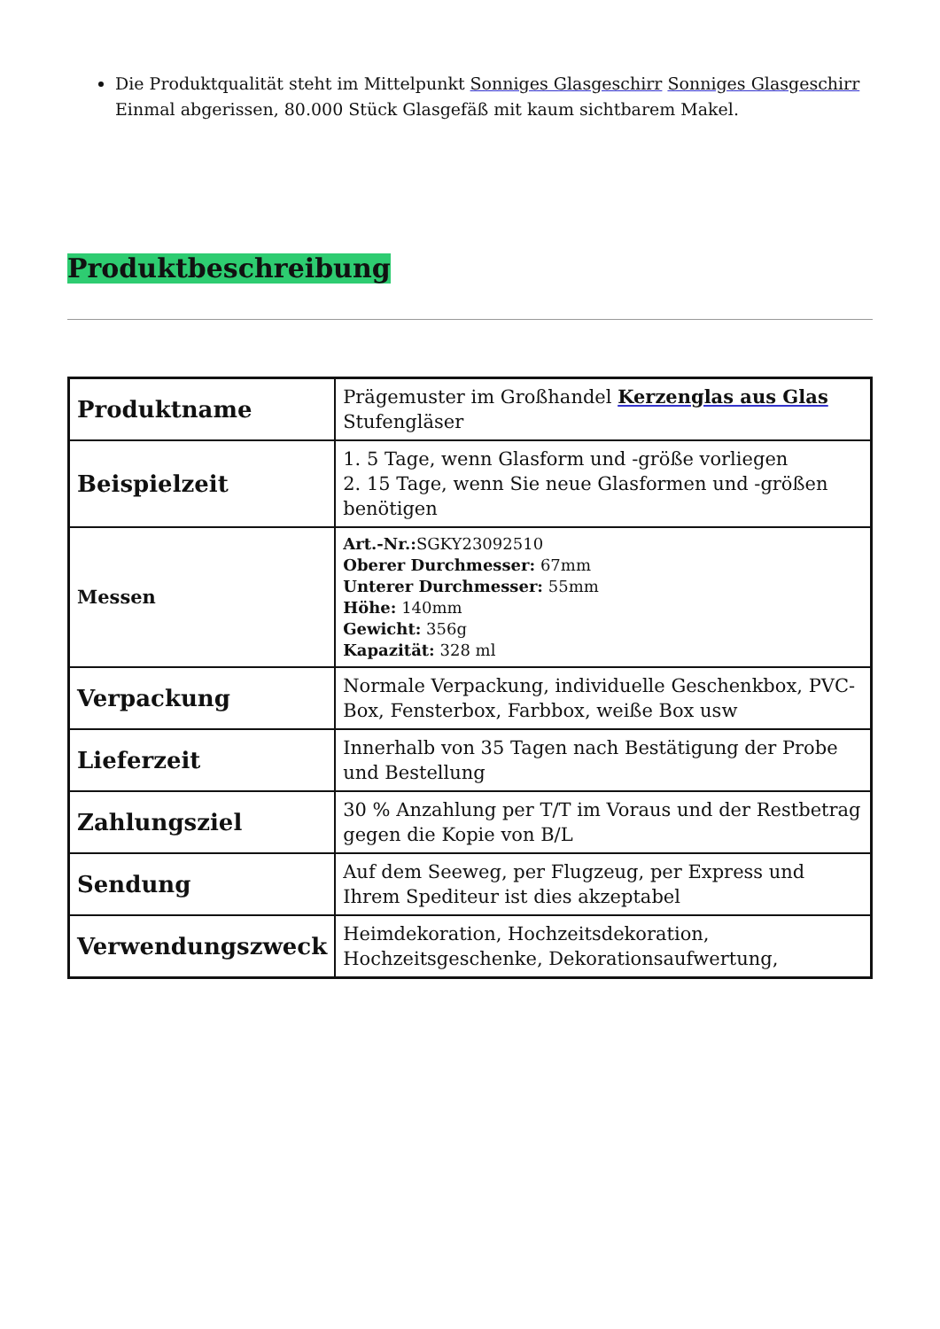Die Produktqualität steht im Mittelpunkt Sonniges Glasgeschirr Sonniges Glasgeschirr Einmal abgerissen, 80.000 Stück Glasgefäß mit kaum sichtbarem Makel.
Produktbeschreibung
| Produktname | Prägemuster im Großhandel Kerzenglas aus Glas Stufengläser |
| Beispielzeit | 1. 5 Tage, wenn Glasform und -größe vorliegen 2. 15 Tage, wenn Sie neue Glasformen und -größen benötigen |
| Messen | Art.-Nr.: SGKY23092510 Oberer Durchmesser: 67mm Unterer Durchmesser: 55mm Höhe: 140mm Gewicht: 356g Kapazität: 328 ml |
| Verpackung | Normale Verpackung, individuelle Geschenkbox, PVC-Box, Fensterbox, Farbbox, weiße Box usw |
| Lieferzeit | Innerhalb von 35 Tagen nach Bestätigung der Probe und Bestellung |
| Zahlungsziel | 30 % Anzahlung per T/T im Voraus und der Restbetrag gegen die Kopie von B/L |
| Sendung | Auf dem Seeweg, per Flugzeug, per Express und Ihrem Spediteur ist dies akzeptabel |
| Verwendungszweck | Heimdekoration, Hochzeitsdekoration, Hochzeitsgeschenke, Dekorationsaufwertung, |